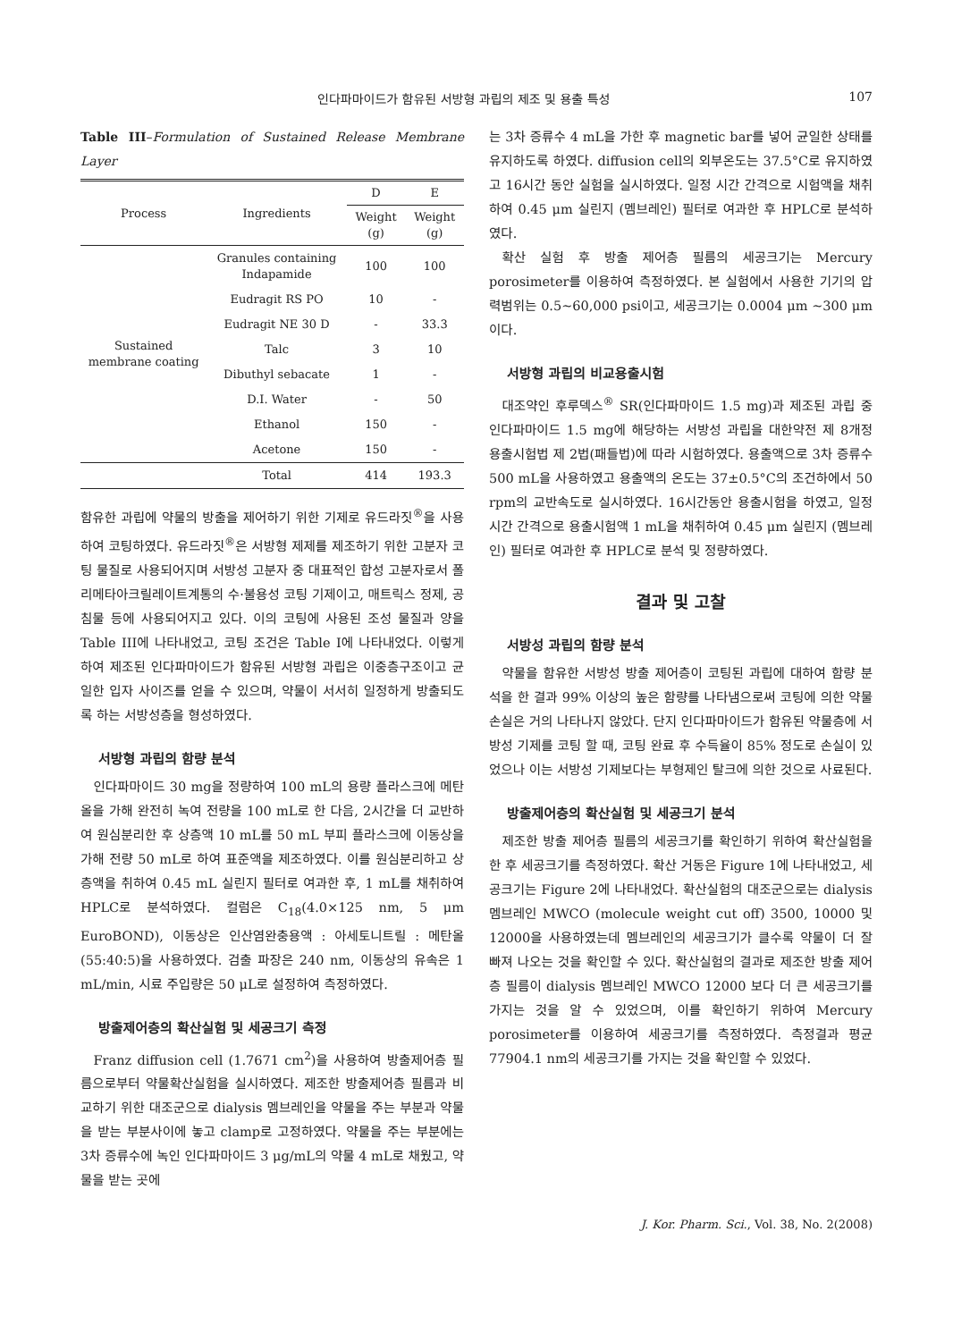인다파마이드가 함유된 서방형 과립의 제조 및 용출 특성 107
Table III–Formulation of Sustained Release Membrane Layer
| Process | Ingredients | D | E |
| --- | --- | --- | --- |
| | | Weight (g) | Weight (g) |
| Sustained membrane coating | Granules containing Indapamide | 100 | 100 |
| | Eudragit RS PO | 10 | - |
| | Eudragit NE 30 D | - | 33.3 |
| | Talc | 3 | 10 |
| | Dibuthyl sebacate | 1 | - |
| | D.I. Water | - | 50 |
| | Ethanol | 150 | - |
| | Acetone | 150 | - |
| | Total | 414 | 193.3 |
함유한 과립에 약물의 방출을 제어하기 위한 기제로 유드라짓<sup>®</sup>을 사용하여 코팅하였다. 유드라짓<sup>®</sup>은 서방형 제제를 제조하기 위한 고분자 코팅 물질로 사용되어지며 서방성 고분자 중 대표적인 합성 고분자로서 폴리메타아크릴레이트계통의 수·불용성 코팅 기제이고, 매트릭스 정제, 공침물 등에 사용되어지고 있다. 이의 코팅에 사용된 조성 물질과 양을 Table III에 나타내었고, 코팅 조건은 Table I에 나타내었다. 이렇게 하여 제조된 인다파마이드가 함유된 서방형 과립은 이중층구조이고 균일한 입자 사이즈를 얻을 수 있으며, 약물이 서서히 일정하게 방출되도록 하는 서방성층을 형성하였다.
서방형 과립의 함량 분석
인다파마이드 30 mg을 정량하여 100 mL의 용량 플라스크에 메탄올을 가해 완전히 녹여 전량을 100 mL로 한 다음, 2시간을 더 교반하여 원심분리한 후 상층액 10 mL를 50 mL 부피 플라스크에 이동상을 가해 전량 50 mL로 하여 표준액을 제조하였다. 이를 원심분리하고 상층액을 취하여 0.45 mL 실린지 필터로 여과한 후, 1 mL를 채취하여 HPLC로 분석하였다. 컬럼은 C<sub>18</sub>(4.0×125 nm, 5 μm EuroBOND), 이동상은 인산염완충용액 : 아세토니트릴 : 메탄올(55:40:5)을 사용하였다. 검출 파장은 240 nm, 이동상의 유속은 1 mL/min, 시료 주입량은 50 μL로 설정하여 측정하였다.
방출제어층의 확산실험 및 세공크기 측정
Franz diffusion cell (1.7671 cm<sup>2</sup>)을 사용하여 방출제어층 필름으로부터 약물확산실험을 실시하였다. 제조한 방출제어층 필름과 비교하기 위한 대조군으로 dialysis 멤브레인을 약물을 주는 부분과 약물을 받는 부분사이에 놓고 clamp로 고정하였다. 약물을 주는 부분에는 3차 증류수에 녹인 인다파마이드 3 μg/mL의 약물 4 mL로 채웠고, 약물을 받는 곳에
는 3차 증류수 4 mL을 가한 후 magnetic bar를 넣어 균일한 상태를 유지하도록 하였다. diffusion cell의 외부온도는 37.5°C로 유지하였고 16시간 동안 실험을 실시하였다. 일정 시간 간격으로 시험액을 채취하여 0.45 μm 실린지 (멤브레인) 필터로 여과한 후 HPLC로 분석하였다.
확산 실험 후 방출 제어층 필름의 세공크기는 Mercury porosimeter를 이용하여 측정하였다. 본 실험에서 사용한 기기의 압력범위는 0.5~60,000 psi이고, 세공크기는 0.0004 μm ~300 μm이다.
서방형 과립의 비교용출시험
대조약인 후루덱스<sup>®</sup> SR(인다파마이드 1.5 mg)과 제조된 과립 중 인다파마이드 1.5 mg에 해당하는 서방성 과립을 대한약전 제 8개정 용출시험법 제 2법(패들법)에 따라 시험하였다. 용출액으로 3차 증류수 500 mL을 사용하였고 용출액의 온도는 37±0.5°C의 조건하에서 50 rpm의 교반속도로 실시하였다. 16시간동안 용출시험을 하였고, 일정 시간 간격으로 용출시험액 1 mL을 채취하여 0.45 μm 실린지 (멤브레인) 필터로 여과한 후 HPLC로 분석 및 정량하였다.
결과 및 고찰
서방성 과립의 함량 분석
약물을 함유한 서방성 방출 제어층이 코팅된 과립에 대하여 함량 분석을 한 결과 99% 이상의 높은 함량를 나타냄으로써 코팅에 의한 약물 손실은 거의 나타나지 않았다. 단지 인다파마이드가 함유된 약물층에 서방성 기제를 코팅 할 때, 코팅 완료 후 수득율이 85% 정도로 손실이 있었으나 이는 서방성 기제보다는 부형제인 탈크에 의한 것으로 사료된다.
방출제어층의 확산실험 및 세공크기 분석
제조한 방출 제어층 필름의 세공크기를 확인하기 위하여 확산실험을 한 후 세공크기를 측정하였다. 확산 거동은 Figure 1에 나타내었고, 세공크기는 Figure 2에 나타내었다. 확산실험의 대조군으로는 dialysis 멤브레인 MWCO (molecule weight cut off) 3500, 10000 및 12000을 사용하였는데 멤브레인의 세공크기가 클수록 약물이 더 잘 빠져 나오는 것을 확인할 수 있다. 확산실험의 결과로 제조한 방출 제어층 필름이 dialysis 멤브레인 MWCO 12000 보다 더 큰 세공크기를 가지는 것을 알 수 있었으며, 이를 확인하기 위하여 Mercury porosimeter를 이용하여 세공크기를 측정하였다. 측정결과 평균 77904.1 nm의 세공크기를 가지는 것을 확인할 수 있었다.
J. Kor. Pharm. Sci., Vol. 38, No. 2(2008)